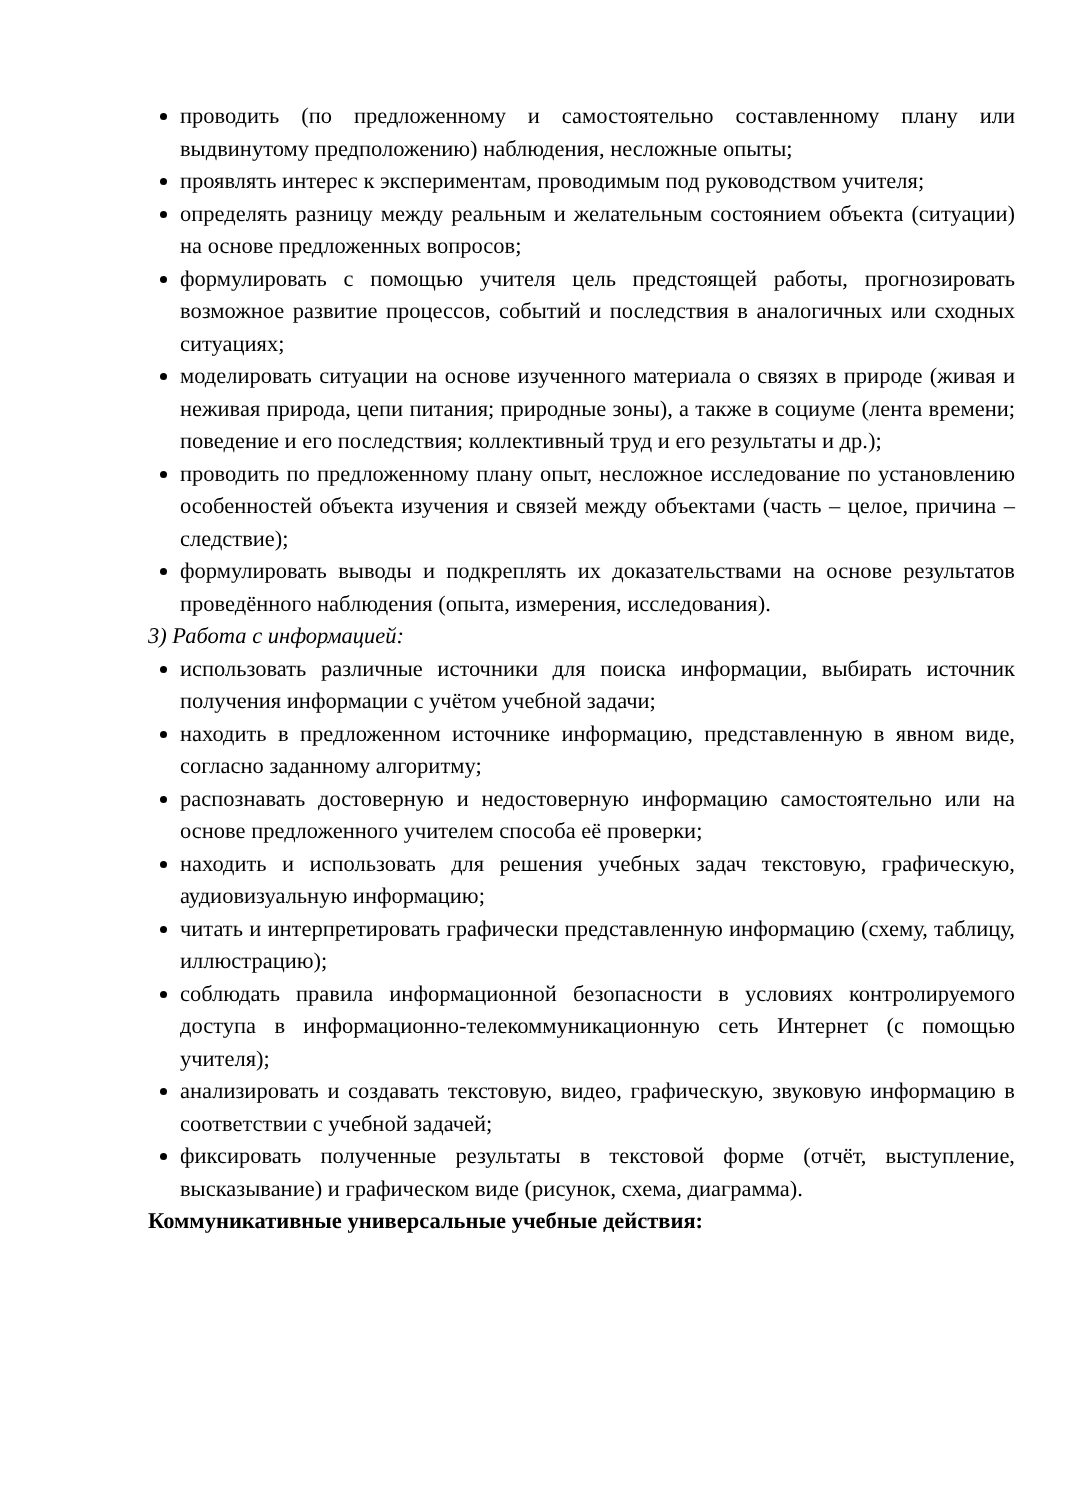проводить (по предложенному и самостоятельно составленному плану или выдвинутому предположению) наблюдения, несложные опыты;
проявлять интерес к экспериментам, проводимым под руководством учителя;
определять разницу между реальным и желательным состоянием объекта (ситуации) на основе предложенных вопросов;
формулировать с помощью учителя цель предстоящей работы, прогнозировать возможное развитие процессов, событий и последствия в аналогичных или сходных ситуациях;
моделировать ситуации на основе изученного материала о связях в природе (живая и неживая природа, цепи питания; природные зоны), а также в социуме (лента времени; поведение и его последствия; коллективный труд и его результаты и др.);
проводить по предложенному плану опыт, несложное исследование по установлению особенностей объекта изучения и связей между объектами (часть – целое, причина – следствие);
формулировать выводы и подкреплять их доказательствами на основе результатов проведённого наблюдения (опыта, измерения, исследования).
3) Работа с информацией:
использовать различные источники для поиска информации, выбирать источник получения информации с учётом учебной задачи;
находить в предложенном источнике информацию, представленную в явном виде, согласно заданному алгоритму;
распознавать достоверную и недостоверную информацию самостоятельно или на основе предложенного учителем способа её проверки;
находить и использовать для решения учебных задач текстовую, графическую, аудиовизуальную информацию;
читать и интерпретировать графически представленную информацию (схему, таблицу, иллюстрацию);
соблюдать правила информационной безопасности в условиях контролируемого доступа в информационно-телекоммуникационную сеть Интернет (с помощью учителя);
анализировать и создавать текстовую, видео, графическую, звуковую информацию в соответствии с учебной задачей;
фиксировать полученные результаты в текстовой форме (отчёт, выступление, высказывание) и графическом виде (рисунок, схема, диаграмма).
Коммуникативные универсальные учебные действия: